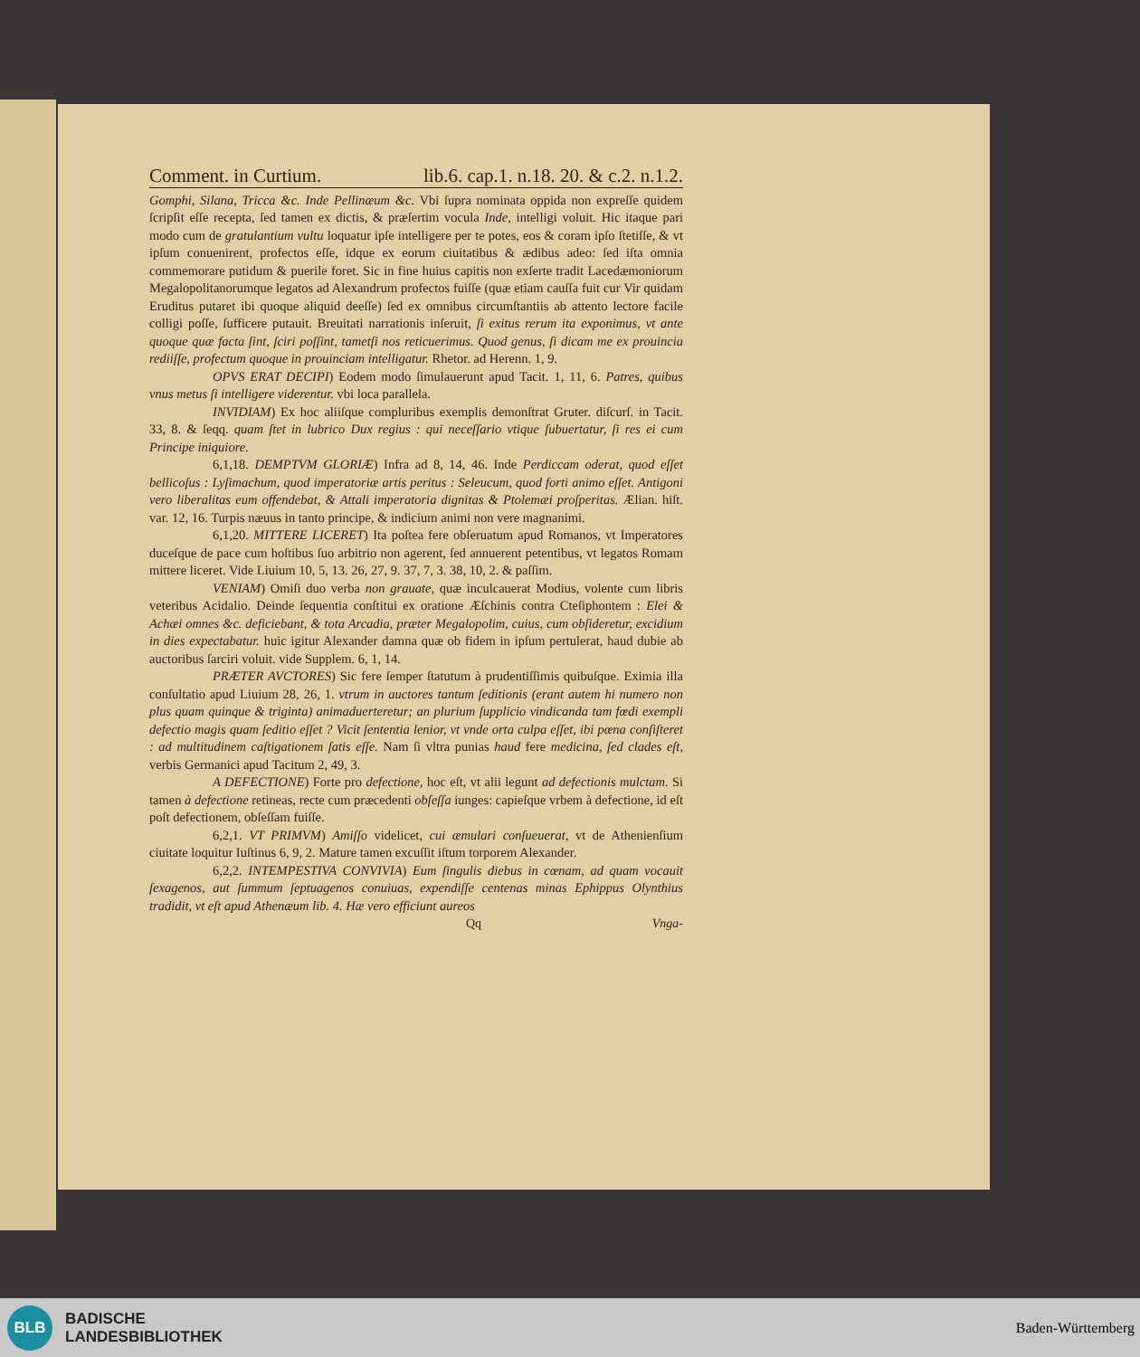Comment. in Curtium. lib.6. cap.1. n.18. 20. & c.2. n.1.2.
Gomphi, Silana, Tricca &c. Inde Pellinæum &c. Vbi ſupra nominata oppida non expreſſe quidem ſcripſit eſſe recepta, ſed tamen ex dictis, & præſertim vocula Inde, intelligi voluit. Hic itaque pari modo cum de gratulantium vultu loquatur ipſe intelligere per te potes, eos & coram ipſo ſtetiſſe, & vt ipſum conuenirent, profectos eſſe, idque ex eorum ciuitatibus & ædibus adeo: ſed iſta omnia commemorare putidum & puerile foret. Sic in fine huius capitis non exſerte tradit Lacedæmoniorum Megalopolitanorumque legatos ad Alexandrum profectos fuiſſe (quæ etiam cauſſa fuit cur Vir quidam Eruditus putaret ibi quoque aliquid deeſſe) ſed ex omnibus circumſtantiis ab attento lectore facile colligi poſſe, ſufficere putauit. Breuitati narrationis inſeruit, ſi exitus rerum ita exponimus, vt ante quoque quæ facta ſint, ſciri poſſint, tametſi nos reticuerimus. Quod genus, ſi dicam me ex prouincia rediiſſe, profectum quoque in prouinciam intelligatur. Rhetor. ad Herenn. 1, 9.
OPVS ERAT DECIPI) Eodem modo ſimulauerunt apud Tacit. 1, 11, 6. Patres, quibus vnus metus ſi intelligere viderentur. vbi loca parallela.
INVIDIAM) Ex hoc aliiſque compluribus exemplis demonſtrat Gruter. diſcurſ. in Tacit. 33, 8. & ſeqq. quam ſtet in lubrico Dux regius : qui neceſſario vtique ſubuertatur, ſi res ei cum Principe iniquiore.
6,1,18. DEMPTVM GLORIÆ) Infra ad 8, 14, 46. Inde Perdiccam oderat, quod eſſet bellicoſus : Lyſimachum, quod imperatoriæ artis peritus : Seleucum, quod forti animo eſſet. Antigoni vero liberalitas eum offendebat, & Attali imperatoria dignitas & Ptolemæi proſperitas. Ælian. hiſt. var. 12, 16. Turpis næuus in tanto principe, & indicium animi non vere magnanimi.
6,1,20. MITTERE LICERET) Ita poſtea fere obſeruatum apud Romanos, vt Imperatores duceſque de pace cum hoſtibus ſuo arbitrio non agerent, ſed annuerent petentibus, vt legatos Romam mittere liceret. Vide Liuium 10, 5, 13. 26, 27, 9. 37, 7, 3. 38, 10, 2. & paſſim.
VENIAM) Omiſi duo verba non grauate, quæ inculcauerat Modius, volente cum libris veteribus Acidalio. Deinde ſequentia conſtitui ex oratione Æſchinis contra Cteſiphontem : Elei & Achæi omnes &c. deficiebant, & tota Arcadia, præter Megalopolim, cuius, cum obſideretur, excidium in dies expectabatur. huic igitur Alexander damna quæ ob fidem in ipſum pertulerat, haud dubie ab auctoribus ſarciri voluit. vide Supplem. 6, 1, 14.
PRÆTER AVCTORES) Sic fere ſemper ſtatutum à prudentiſſimis quibuſque. Eximia illa conſultatio apud Liuium 28, 26, 1. vtrum in auctores tantum ſeditionis (erant autem hi numero non plus quam quinque & triginta) animaduerteretur; an plurium ſupplicio vindicanda tam fœdi exempli defectio magis quam ſeditio eſſet ? Vicit ſententia lenior, vt vnde orta culpa eſſet, ibi pœna conſiſteret : ad multitudinem caſtigationem ſatis eſſe. Nam ſi vltra punias haud fere medicina, ſed clades eſt, verbis Germanici apud Tacitum 2, 49, 3.
A DEFECTIONE) Forte pro defectione, hoc eſt, vt alii legunt ad defectionis mulctam. Si tamen à defectione retineas, recte cum præcedenti obſeſſa iunges: capieſque vrbem à defectione, id eſt poſt defectionem, obſeſſam fuiſſe.
6,2,1. VT PRIMVM) Amiſſo videlicet, cui æmulari conſueuerat, vt de Athenienſium ciuitate loquitur Iuſtinus 6, 9, 2. Mature tamen excuſſit iſtum torporem Alexander.
6,2,2. INTEMPESTIVA CONVIVIA) Eum ſingulis diebus in cœnam, ad quam vocauit ſexagenos, aut ſummum ſeptuagenos conuiuas, expendiſſe centenas minas Ephippus Olynthius tradidit, vt eſt apud Athenæum lib. 4. Hæ vero efficiunt aureos
Qq Vnga-
BLB
BADISCHE
LANDESBIBLIOTHEK
Baden-Württemberg